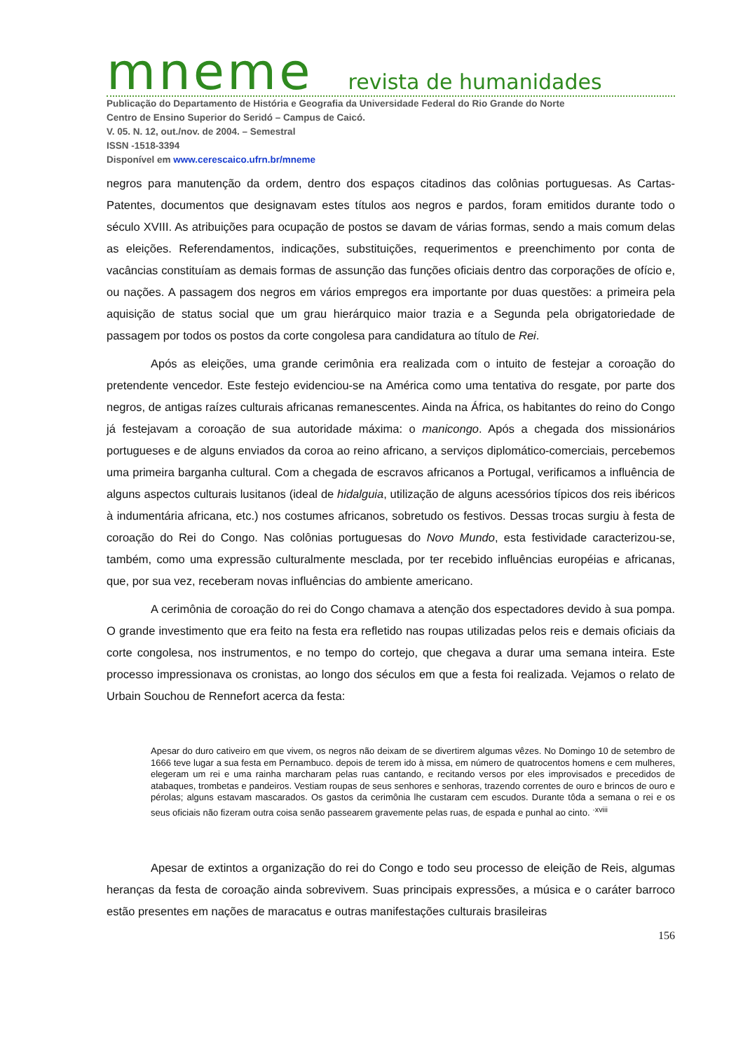mneme revista de humanidades
Publicação do Departamento de História e Geografia da Universidade Federal do Rio Grande do Norte
Centro de Ensino Superior do Seridó – Campus de Caicó.
V. 05. N. 12, out./nov. de 2004. – Semestral
ISSN -1518-3394
Disponível em www.cerescaico.ufrn.br/mneme
negros para manutenção da ordem, dentro dos espaços citadinos das colônias portuguesas. As Cartas- Patentes, documentos que designavam estes títulos aos negros e pardos, foram emitidos durante todo o século XVIII. As atribuições para ocupação de postos se davam de várias formas, sendo a mais comum delas as eleições. Referendamentos, indicações, substituições, requerimentos e preenchimento por conta de vacâncias constituíam as demais formas de assunção das funções oficiais dentro das corporações de ofício e, ou nações. A passagem dos negros em vários empregos era importante por duas questões: a primeira pela aquisição de status social que um grau hierárquico maior trazia e a Segunda pela obrigatoriedade de passagem por todos os postos da corte congolesa para candidatura ao título de Rei.
Após as eleições, uma grande cerimônia era realizada com o intuito de festejar a coroação do pretendente vencedor. Este festejo evidenciou-se na América como uma tentativa do resgate, por parte dos negros, de antigas raízes culturais africanas remanescentes. Ainda na África, os habitantes do reino do Congo já festejavam a coroação de sua autoridade máxima: o manicongo. Após a chegada dos missionários portugueses e de alguns enviados da coroa ao reino africano, a serviços diplomático-comerciais, percebemos uma primeira barganha cultural. Com a chegada de escravos africanos a Portugal, verificamos a influência de alguns aspectos culturais lusitanos (ideal de hidalguia, utilização de alguns acessórios típicos dos reis ibéricos à indumentária africana, etc.) nos costumes africanos, sobretudo os festivos. Dessas trocas surgiu à festa de coroação do Rei do Congo. Nas colônias portuguesas do Novo Mundo, esta festividade caracterizou-se, também, como uma expressão culturalmente mesclada, por ter recebido influências européias e africanas, que, por sua vez, receberam novas influências do ambiente americano.
A cerimônia de coroação do rei do Congo chamava a atenção dos espectadores devido à sua pompa. O grande investimento que era feito na festa era refletido nas roupas utilizadas pelos reis e demais oficiais da corte congolesa, nos instrumentos, e no tempo do cortejo, que chegava a durar uma semana inteira. Este processo impressionava os cronistas, ao longo dos séculos em que a festa foi realizada. Vejamos o relato de Urbain Souchou de Rennefort acerca da festa:
Apesar do duro cativeiro em que vivem, os negros não deixam de se divertirem algumas vêzes. No Domingo 10 de setembro de 1666 teve lugar a sua festa em Pernambuco. depois de terem ido à missa, em número de quatrocentos homens e cem mulheres, elegeram um rei e uma rainha marcharam pelas ruas cantando, e recitando versos por eles improvisados e precedidos de atabaques, trombetas e pandeiros. Vestiam roupas de seus senhores e senhoras, trazendo correntes de ouro e brincos de ouro e pérolas; alguns estavam mascarados. Os gastos da cerimônia lhe custaram cem escudos. Durante tôda a semana o rei e os seus oficiais não fizeram outra coisa senão passearem gravemente pelas ruas, de espada e punhal ao cinto. <sup>·xviii</sup>
Apesar de extintos a organização do rei do Congo e todo seu processo de eleição de Reis, algumas heranças da festa de coroação ainda sobrevivem. Suas principais expressões, a música e o caráter barroco estão presentes em nações de maracatus e outras manifestações culturais brasileiras
156